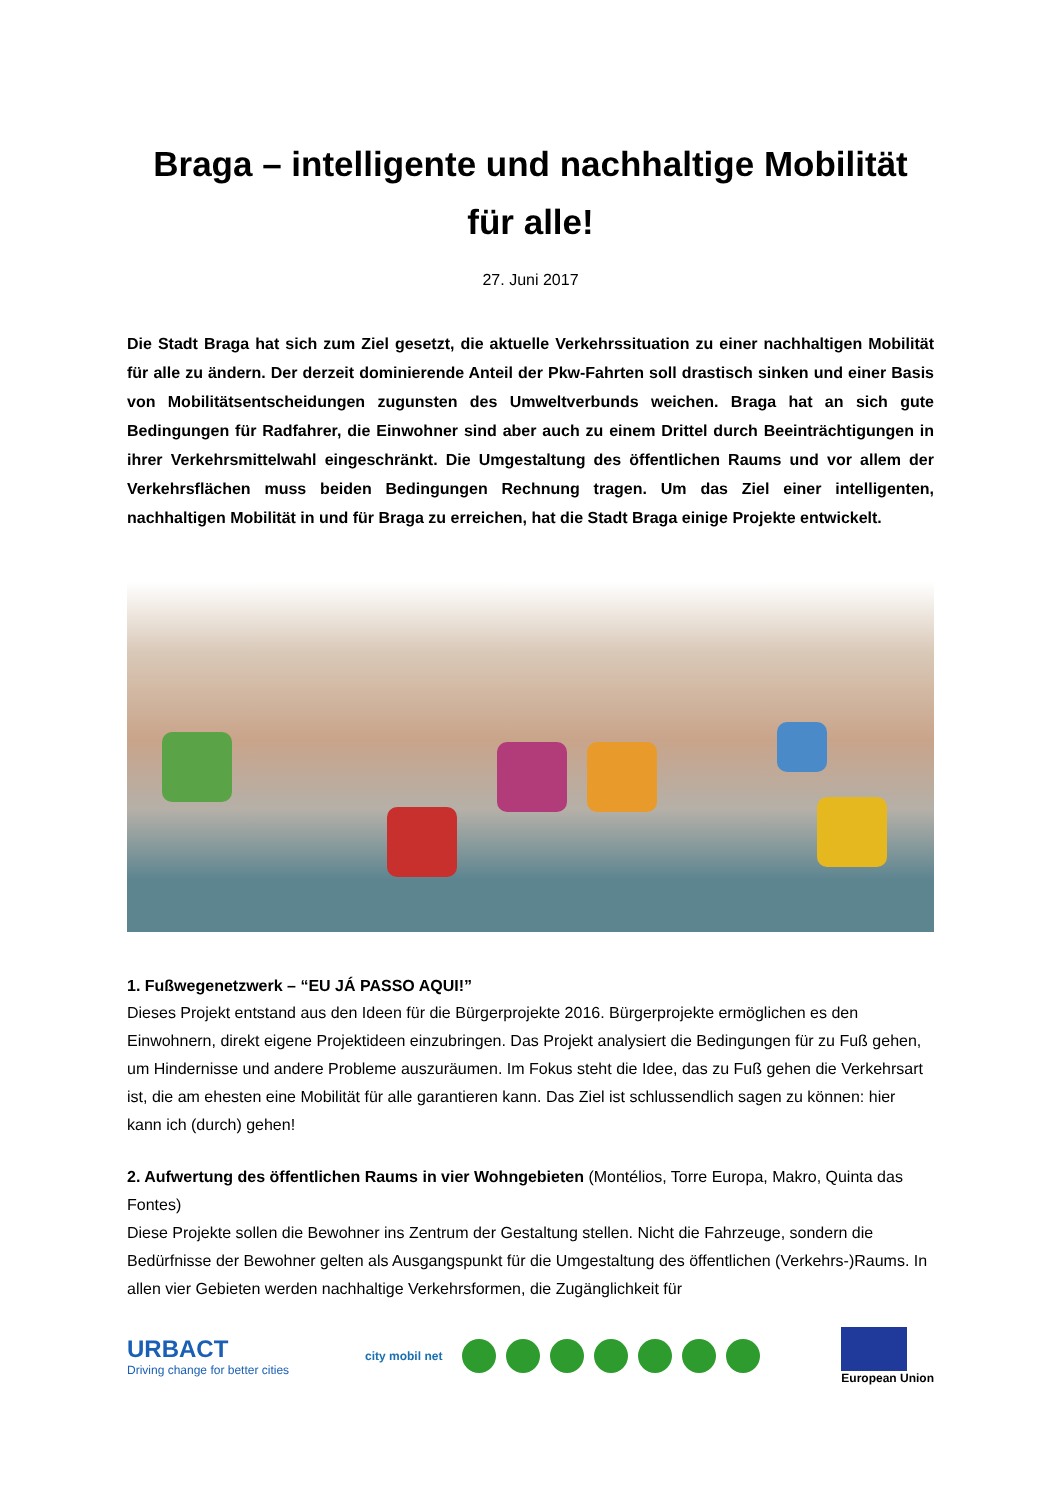Braga – intelligente und nachhaltige Mobilität für alle!
27. Juni 2017
Die Stadt Braga hat sich zum Ziel gesetzt, die aktuelle Verkehrssituation zu einer nachhaltigen Mobilität für alle zu ändern. Der derzeit dominierende Anteil der Pkw-Fahrten soll drastisch sinken und einer Basis von Mobilitätsentscheidungen zugunsten des Umweltverbunds weichen. Braga hat an sich gute Bedingungen für Radfahrer, die Einwohner sind aber auch zu einem Drittel durch Beeinträchtigungen in ihrer Verkehrsmittelwahl eingeschränkt. Die Umgestaltung des öffentlichen Raums und vor allem der Verkehrsflächen muss beiden Bedingungen Rechnung tragen. Um das Ziel einer intelligenten, nachhaltigen Mobilität in und für Braga zu erreichen, hat die Stadt Braga einige Projekte entwickelt.
1. Fußwegenetzwerk – “EU JÁ PASSO AQUI!”
Dieses Projekt entstand aus den Ideen für die Bürgerprojekte 2016. Bürgerprojekte ermöglichen es den Einwohnern, direkt eigene Projektideen einzubringen. Das Projekt analysiert die Bedingungen für zu Fuß gehen, um Hindernisse und andere Probleme auszuräumen. Im Fokus steht die Idee, das zu Fuß gehen die Verkehrsart ist, die am ehesten eine Mobilität für alle garantieren kann. Das Ziel ist schlussendlich sagen zu können: hier kann ich (durch) gehen!
2. Aufwertung des öffentlichen Raums in vier Wohngebieten (Montélios, Torre Europa, Makro, Quinta das Fontes)
Diese Projekte sollen die Bewohner ins Zentrum der Gestaltung stellen. Nicht die Fahrzeuge, sondern die Bedürfnisse der Bewohner gelten als Ausgangspunkt für die Umgestaltung des öffentlichen (Verkehrs-)Raums. In allen vier Gebieten werden nachhaltige Verkehrsformen, die Zugänglichkeit für
URBACT
Driving change for better cities
city mobil net European Union